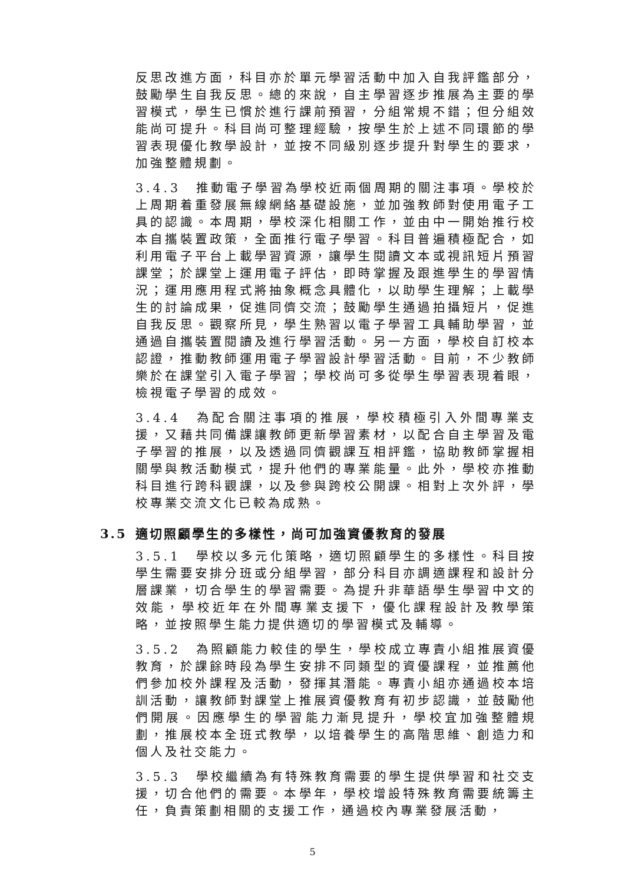反思改進方面，科目亦於單元學習活動中加入自我評鑑部分，鼓勵學生自我反思。總的來說，自主學習逐步推展為主要的學習模式，學生已慣於進行課前預習，分組常規不錯；但分組效能尚可提升。科目尚可整理經驗，按學生於上述不同環節的學習表現優化教學設計，並按不同級別逐步提升對學生的要求，加強整體規劃。
3.4.3 推動電子學習為學校近兩個周期的關注事項。學校於上周期着重發展無線網絡基礎設施，並加強教師對使用電子工具的認識。本周期，學校深化相關工作，並由中一開始推行校本自攜裝置政策，全面推行電子學習。科目普遍積極配合，如利用電子平台上載學習資源，讓學生閱讀文本或視訊短片預習課堂；於課堂上運用電子評估，即時掌握及跟進學生的學習情況；運用應用程式將抽象概念具體化，以助學生理解；上載學生的討論成果，促進同儕交流；鼓勵學生通過拍攝短片，促進自我反思。觀察所見，學生熟習以電子學習工具輔助學習，並通過自攜裝置閱讀及進行學習活動。另一方面，學校自訂校本認證，推動教師運用電子學習設計學習活動。目前，不少教師樂於在課堂引入電子學習；學校尚可多從學生學習表現着眼，檢視電子學習的成效。
3.4.4 為配合關注事項的推展，學校積極引入外間專業支援，又藉共同備課讓教師更新學習素材，以配合自主學習及電子學習的推展，以及透過同儕觀課互相評鑑，協助教師掌握相關學與教活動模式，提升他們的專業能量。此外，學校亦推動科目進行跨科觀課，以及參與跨校公開課。相對上次外評，學校專業交流文化已較為成熟。
3.5 適切照顧學生的多樣性，尚可加強資優教育的發展
3.5.1 學校以多元化策略，適切照顧學生的多樣性。科目按學生需要安排分班或分組學習，部分科目亦調適課程和設計分層課業，切合學生的學習需要。為提升非華語學生學習中文的效能，學校近年在外間專業支援下，優化課程設計及教學策略，並按照學生能力提供適切的學習模式及輔導。
3.5.2 為照顧能力較佳的學生，學校成立專責小組推展資優教育，於課餘時段為學生安排不同類型的資優課程，並推薦他們參加校外課程及活動，發揮其潛能。專責小組亦通過校本培訓活動，讓教師對課堂上推展資優教育有初步認識，並鼓勵他們開展。因應學生的學習能力漸見提升，學校宜加強整體規劃，推展校本全班式教學，以培養學生的高階思維、創造力和個人及社交能力。
3.5.3 學校繼續為有特殊教育需要的學生提供學習和社交支援，切合他們的需要。本學年，學校增設特殊教育需要統籌主任，負責策劃相關的支援工作，通過校內專業發展活動，
5